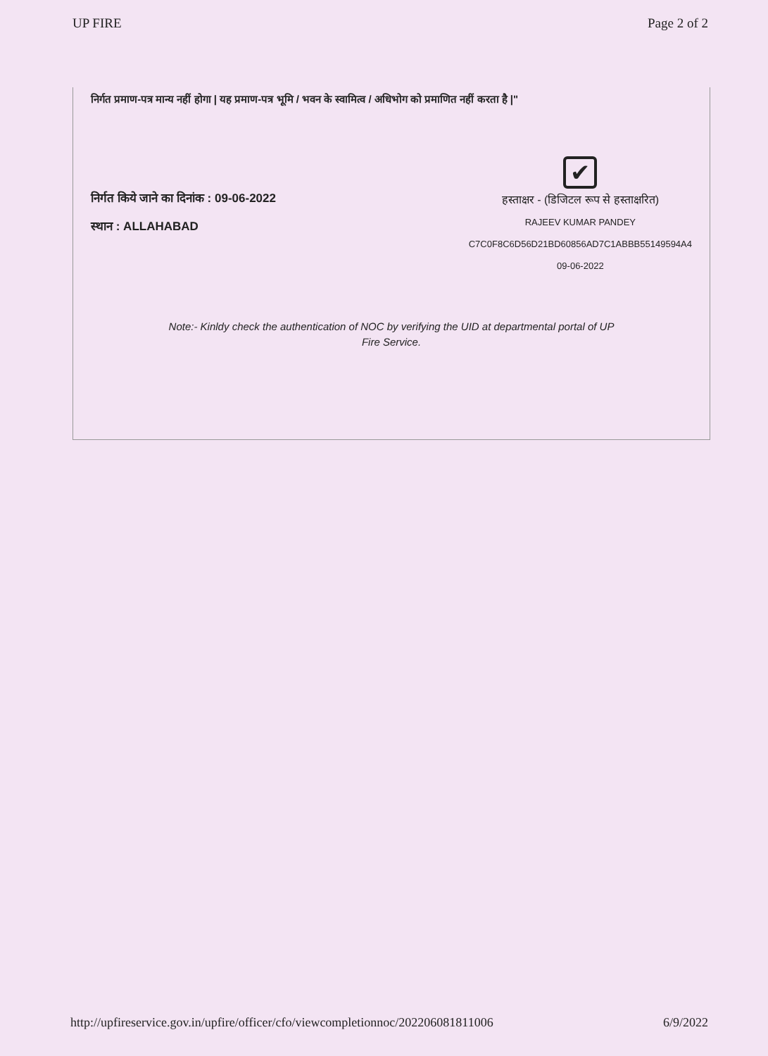UP FIRE Page 2 of 2
निर्गत प्रमाण-पत्र मान्य नहीं होगा | यह प्रमाण-पत्र भूमि / भवन के स्वामित्व / अधिभोग को प्रमाणित नहीं करता है |"
निर्गत किये जाने का दिनांक : 09-06-2022
स्थान : ALLAHABAD
✔
हस्ताक्षर - (डिजिटल रूप से हस्ताक्षरित)
RAJEEV KUMAR PANDEY
C7C0F8C6D56D21BD60856AD7C1ABBB55149594A4
09-06-2022
Note:- Kinldy check the authentication of NOC by verifying the UID at departmental portal of UP
Fire Service.
http://upfireservice.gov.in/upfire/officer/cfo/viewcompletionnoc/202206081811006 6/9/2022